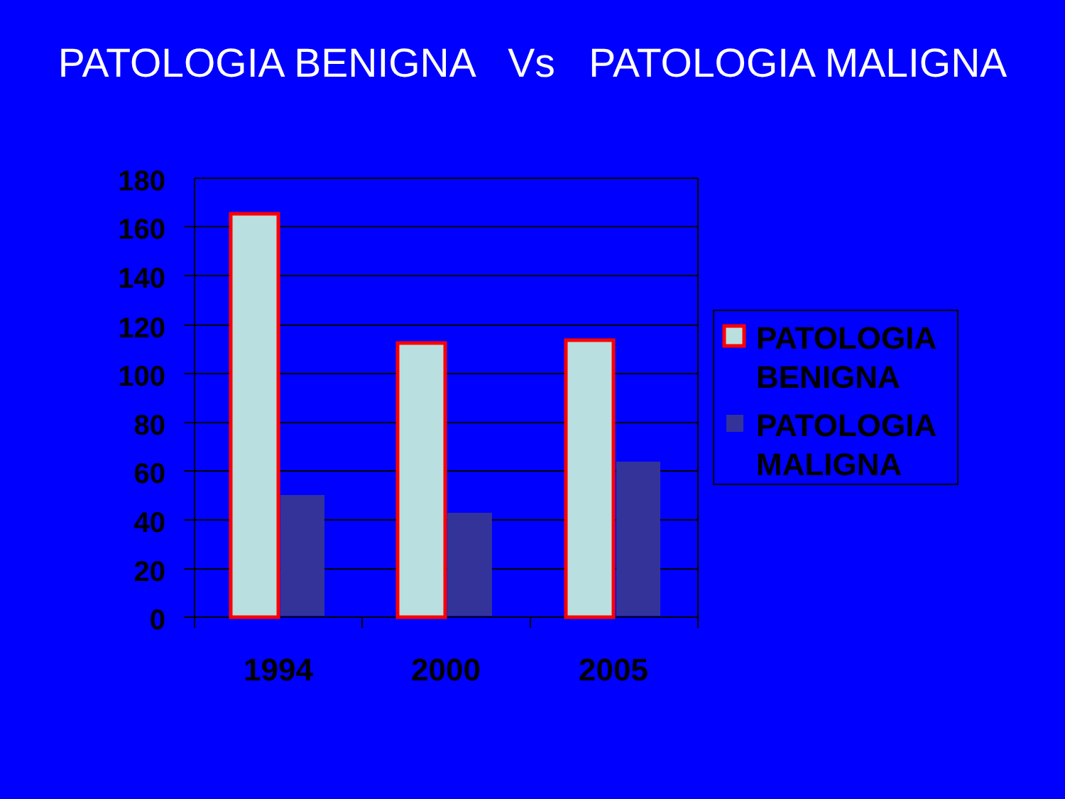PATOLOGIA BENIGNA Vs PATOLOGIA MALIGNA
180
160
140
120
100
80
60
40
20
0
1994
2000
2005
PATOLOGIA
BENIGNA
PATOLOGIA
MALIGNA